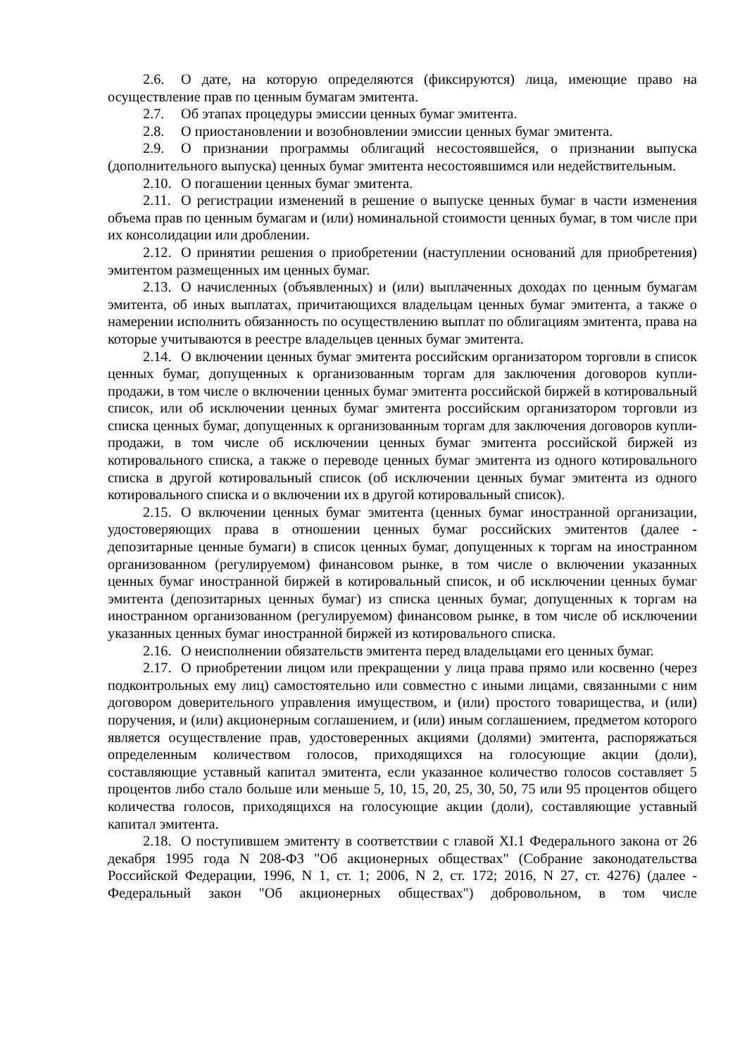2.6. О дате, на которую определяются (фиксируются) лица, имеющие право на осуществление прав по ценным бумагам эмитента.
2.7. Об этапах процедуры эмиссии ценных бумаг эмитента.
2.8. О приостановлении и возобновлении эмиссии ценных бумаг эмитента.
2.9. О признании программы облигаций несостоявшейся, о признании выпуска (дополнительного выпуска) ценных бумаг эмитента несостоявшимся или недействительным.
2.10. О погашении ценных бумаг эмитента.
2.11. О регистрации изменений в решение о выпуске ценных бумаг в части изменения объема прав по ценным бумагам и (или) номинальной стоимости ценных бумаг, в том числе при их консолидации или дроблении.
2.12. О принятии решения о приобретении (наступлении оснований для приобретения) эмитентом размещенных им ценных бумаг.
2.13. О начисленных (объявленных) и (или) выплаченных доходах по ценным бумагам эмитента, об иных выплатах, причитающихся владельцам ценных бумаг эмитента, а также о намерении исполнить обязанность по осуществлению выплат по облигациям эмитента, права на которые учитываются в реестре владельцев ценных бумаг эмитента.
2.14. О включении ценных бумаг эмитента российским организатором торговли в список ценных бумаг, допущенных к организованным торгам для заключения договоров купли-продажи, в том числе о включении ценных бумаг эмитента российской биржей в котировальный список, или об исключении ценных бумаг эмитента российским организатором торговли из списка ценных бумаг, допущенных к организованным торгам для заключения договоров купли-продажи, в том числе об исключении ценных бумаг эмитента российской биржей из котировального списка, а также о переводе ценных бумаг эмитента из одного котировального списка в другой котировальный список (об исключении ценных бумаг эмитента из одного котировального списка и о включении их в другой котировальный список).
2.15. О включении ценных бумаг эмитента (ценных бумаг иностранной организации, удостоверяющих права в отношении ценных бумаг российских эмитентов (далее - депозитарные ценные бумаги) в список ценных бумаг, допущенных к торгам на иностранном организованном (регулируемом) финансовом рынке, в том числе о включении указанных ценных бумаг иностранной биржей в котировальный список, и об исключении ценных бумаг эмитента (депозитарных ценных бумаг) из списка ценных бумаг, допущенных к торгам на иностранном организованном (регулируемом) финансовом рынке, в том числе об исключении указанных ценных бумаг иностранной биржей из котировального списка.
2.16. О неисполнении обязательств эмитента перед владельцами его ценных бумаг.
2.17. О приобретении лицом или прекращении у лица права прямо или косвенно (через подконтрольных ему лиц) самостоятельно или совместно с иными лицами, связанными с ним договором доверительного управления имуществом, и (или) простого товарищества, и (или) поручения, и (или) акционерным соглашением, и (или) иным соглашением, предметом которого является осуществление прав, удостоверенных акциями (долями) эмитента, распоряжаться определенным количеством голосов, приходящихся на голосующие акции (доли), составляющие уставный капитал эмитента, если указанное количество голосов составляет 5 процентов либо стало больше или меньше 5, 10, 15, 20, 25, 30, 50, 75 или 95 процентов общего количества голосов, приходящихся на голосующие акции (доли), составляющие уставный капитал эмитента.
2.18. О поступившем эмитенту в соответствии с главой XI.1 Федерального закона от 26 декабря 1995 года N 208-ФЗ "Об акционерных обществах" (Собрание законодательства Российской Федерации, 1996, N 1, ст. 1; 2006, N 2, ст. 172; 2016, N 27, ст. 4276) (далее - Федеральный закон "Об акционерных обществах") добровольном, в том числе